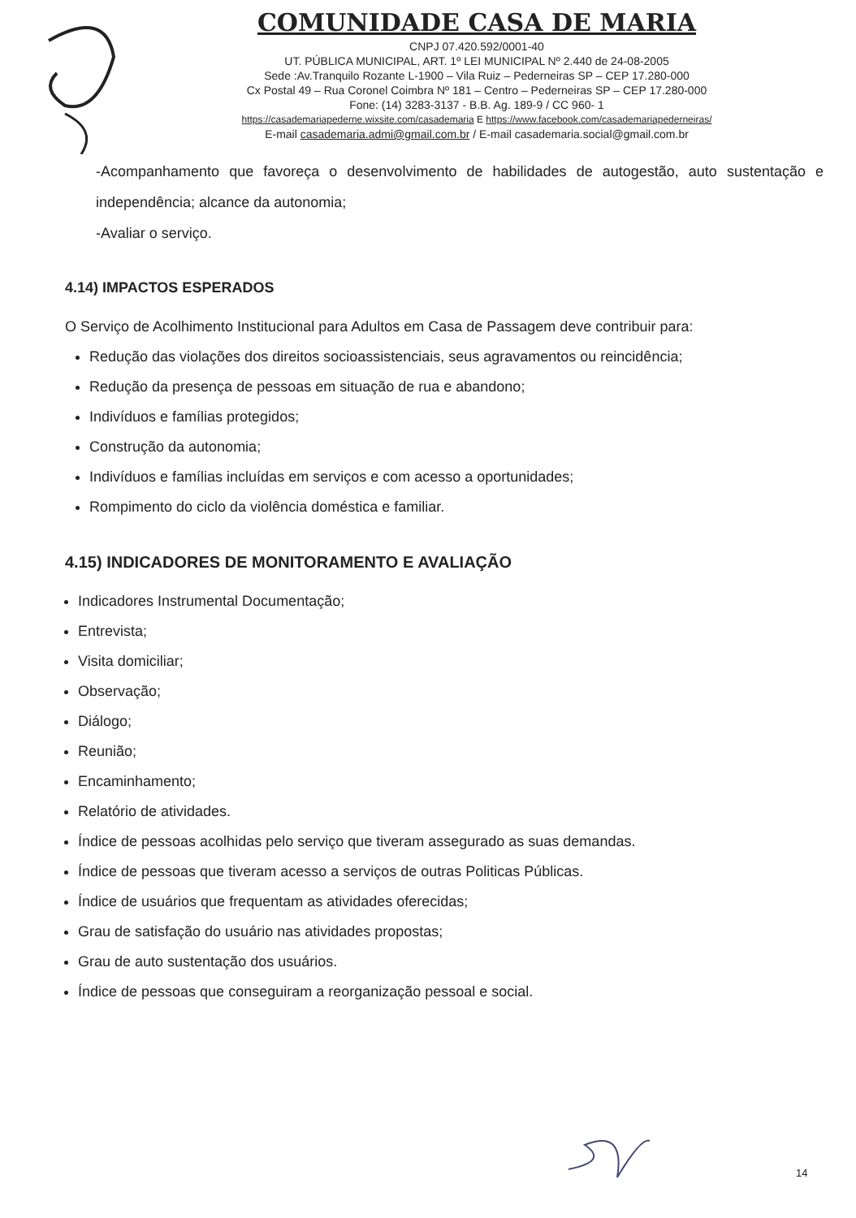COMUNIDADE CASA DE MARIA
CNPJ 07.420.592/0001-40
UT. PÚBLICA MUNICIPAL, ART. 1º LEI MUNICIPAL Nº 2.440 de 24-08-2005
Sede :Av.Tranquilo Rozante L-1900 – Vila Ruiz – Pederneiras SP – CEP 17.280-000
Cx Postal 49 – Rua Coronel Coimbra Nº 181 – Centro – Pederneiras SP – CEP 17.280-000
Fone: (14) 3283-3137 - B.B. Ag. 189-9 / CC 960- 1
https://casademariapederne.wixsite.com/casademaria E https://www.facebook.com/casademariapederneiras/
E-mail casademaria.admi@gmail.com.br / E-mail casademaria.social@gmail.com.br
-Acompanhamento que favoreça o desenvolvimento de habilidades de autogestão, auto sustentação e independência; alcance da autonomia;
-Avaliar o serviço.
4.14) IMPACTOS ESPERADOS
O Serviço de Acolhimento Institucional para Adultos em Casa de Passagem deve contribuir para:
Redução das violações dos direitos socioassistenciais, seus agravamentos ou reincidência;
Redução da presença de pessoas em situação de rua e abandono;
Indivíduos e famílias protegidos;
Construção da autonomia;
Indivíduos e famílias incluídas em serviços e com acesso a oportunidades;
Rompimento do ciclo da violência doméstica e familiar.
4.15) INDICADORES DE MONITORAMENTO E AVALIAÇÃO
Indicadores Instrumental Documentação;
Entrevista;
Visita domiciliar;
Observação;
Diálogo;
Reunião;
Encaminhamento;
Relatório de atividades.
Índice de pessoas acolhidas pelo serviço que tiveram assegurado as suas demandas.
Índice de pessoas que tiveram acesso a serviços de outras Politicas Públicas.
Índice de usuários que frequentam as atividades oferecidas;
Grau de satisfação do usuário nas atividades propostas;
Grau de auto sustentação dos usuários.
Índice de pessoas que conseguiram a reorganização pessoal e social.
14